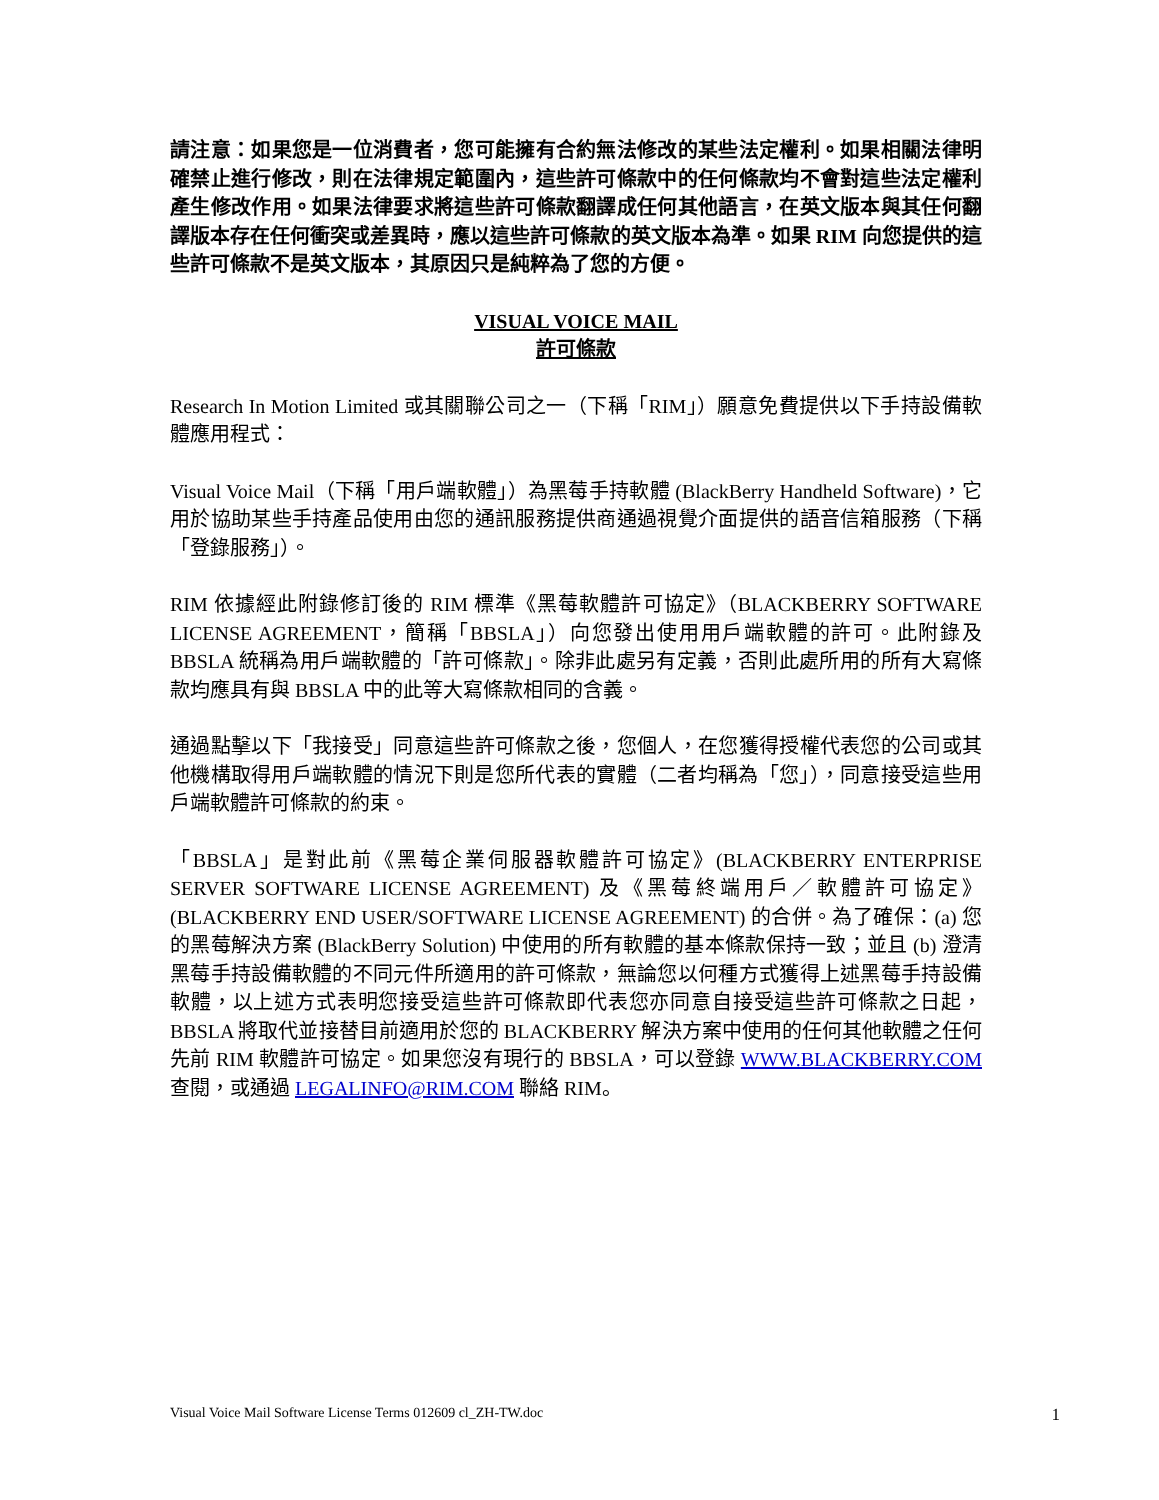請注意：如果您是一位消費者，您可能擁有合約無法修改的某些法定權利。如果相關法律明確禁止進行修改，則在法律規定範圍內，這些許可條款中的任何條款均不會對這些法定權利產生修改作用。如果法律要求將這些許可條款翻譯成任何其他語言，在英文版本與其任何翻譯版本存在任何衝突或差異時，應以這些許可條款的英文版本為準。如果 RIM 向您提供的這些許可條款不是英文版本，其原因只是純粹為了您的方便。
VISUAL VOICE MAIL
許可條款
Research In Motion Limited 或其關聯公司之一（下稱「RIM」）願意免費提供以下手持設備軟體應用程式：
Visual Voice Mail（下稱「用戶端軟體」）為黑莓手持軟體 (BlackBerry Handheld Software)，它用於協助某些手持產品使用由您的通訊服務提供商通過視覺介面提供的語音信箱服務（下稱「登錄服務」）。
RIM 依據經此附錄修訂後的 RIM 標準《黑莓軟體許可協定》（BLACKBERRY SOFTWARE LICENSE AGREEMENT，簡稱「BBSLA」）向您發出使用用戶端軟體的許可。此附錄及 BBSLA 統稱為用戶端軟體的「許可條款」。除非此處另有定義，否則此處所用的所有大寫條款均應具有與 BBSLA 中的此等大寫條款相同的含義。
通過點擊以下「我接受」同意這些許可條款之後，您個人，在您獲得授權代表您的公司或其他機構取得用戶端軟體的情況下則是您所代表的實體（二者均稱為「您」），同意接受這些用戶端軟體許可條款的約束。
「BBSLA」是對此前《黑莓企業伺服器軟體許可協定》(BLACKBERRY ENTERPRISE SERVER SOFTWARE LICENSE AGREEMENT) 及《黑莓終端用戶／軟體許可協定》(BLACKBERRY END USER/SOFTWARE LICENSE AGREEMENT) 的合併。為了確保：(a) 您的黑莓解決方案 (BlackBerry Solution) 中使用的所有軟體的基本條款保持一致；並且 (b) 澄清黑莓手持設備軟體的不同元件所適用的許可條款，無論您以何種方式獲得上述黑莓手持設備軟體，以上述方式表明您接受這些許可條款即代表您亦同意自接受這些許可條款之日起，BBSLA 將取代並接替目前適用於您的 BLACKBERRY 解決方案中使用的任何其他軟體之任何先前 RIM 軟體許可協定。如果您沒有現行的 BBSLA，可以登錄 WWW.BLACKBERRY.COM 查閱，或通過 LEGALINFO@RIM.COM 聯絡 RIM。
Visual Voice Mail Software License Terms 012609 cl_ZH-TW.doc 1